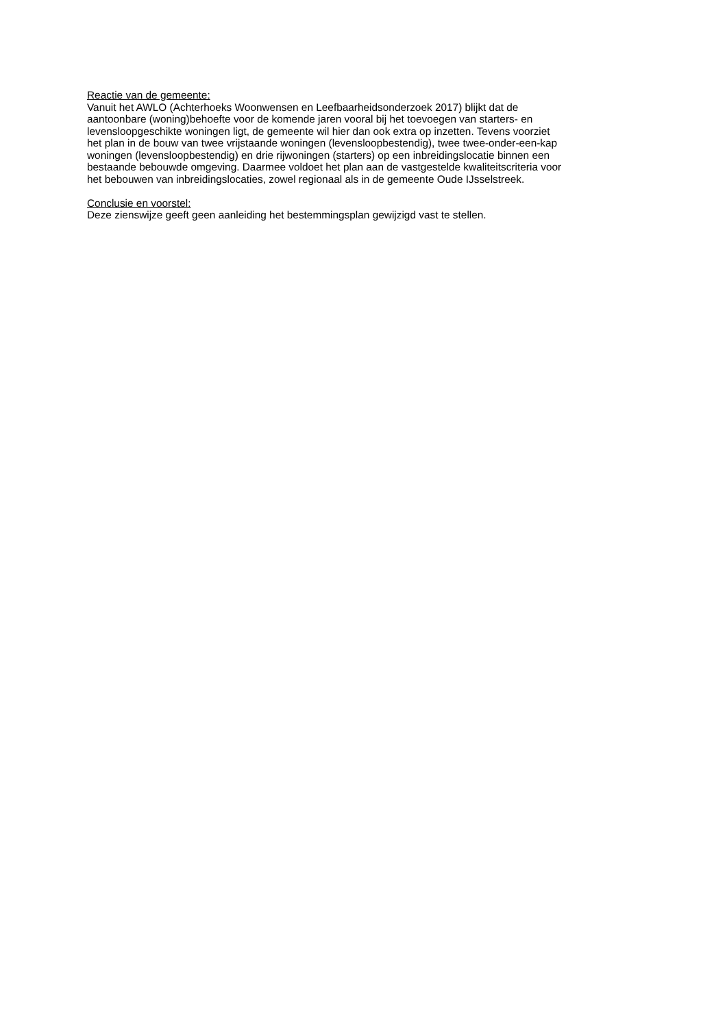Reactie van de gemeente:
Vanuit het AWLO (Achterhoeks Woonwensen en Leefbaarheidsonderzoek 2017) blijkt dat de
aantoonbare (woning)behoefte voor de komende jaren vooral bij het toevoegen van starters- en
levensloopgeschikte woningen ligt, de gemeente wil hier dan ook extra op inzetten. Tevens voorziet
het plan in de bouw van twee vrijstaande woningen (levensloopbestendig), twee twee-onder-een-kap
woningen (levensloopbestendig) en drie rijwoningen (starters) op een inbreidingslocatie binnen een
bestaande bebouwde omgeving. Daarmee voldoet het plan aan de vastgestelde kwaliteitscriteria voor
het bebouwen van inbreidingslocaties, zowel regionaal als in de gemeente Oude IJsselstreek.
Conclusie en voorstel:
Deze zienswijze geeft geen aanleiding het bestemmingsplan gewijzigd vast te stellen.